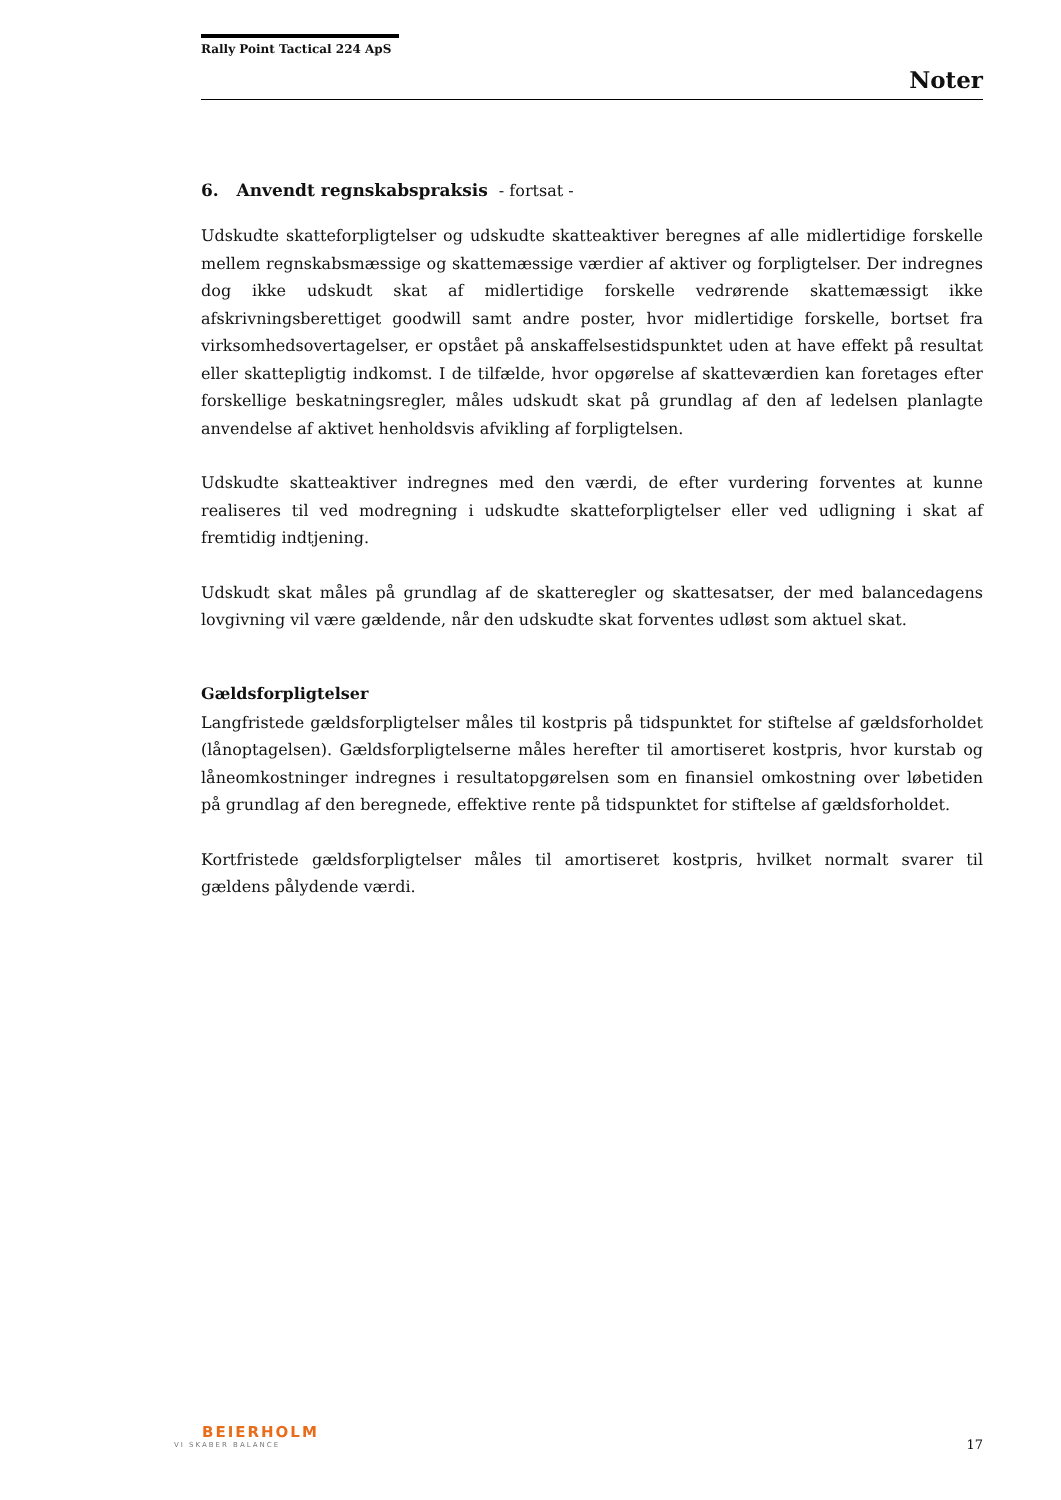Rally Point Tactical 224 ApS
Noter
6. Anvendt regnskabspraksis - fortsat -
Udskudte skatteforpligtelser og udskudte skatteaktiver beregnes af alle midlertidige forskelle mellem regnskabsmæssige og skattemæssige værdier af aktiver og forpligtelser. Der indregnes dog ikke udskudt skat af midlertidige forskelle vedrørende skattemæssigt ikke afskrivningsberettiget goodwill samt andre poster, hvor midlertidige forskelle, bortset fra virksomhedsovertagelser, er opstået på anskaffelsestidspunktet uden at have effekt på resultat eller skattepligtig indkomst. I de tilfælde, hvor opgørelse af skatteværdien kan foretages efter forskellige beskatningsregler, måles udskudt skat på grundlag af den af ledelsen planlagte anvendelse af aktivet henholdsvis afvikling af forpligtelsen.
Udskudte skatteaktiver indregnes med den værdi, de efter vurdering forventes at kunne realiseres til ved modregning i udskudte skatteforpligtelser eller ved udligning i skat af fremtidig indtjening.
Udskudt skat måles på grundlag af de skatteregler og skattesatser, der med balancedagens lovgivning vil være gældende, når den udskudte skat forventes udløst som aktuel skat.
Gældsforpligtelser
Langfristede gældsforpligtelser måles til kostpris på tidspunktet for stiftelse af gældsforholdet (lånoptagelsen). Gældsforpligtelserne måles herefter til amortiseret kostpris, hvor kurstab og låneomkostninger indregnes i resultatopgørelsen som en finansiel omkostning over løbetiden på grundlag af den beregnede, effektive rente på tidspunktet for stiftelse af gældsforholdet.
Kortfristede gældsforpligtelser måles til amortiseret kostpris, hvilket normalt svarer til gældens pålydende værdi.
BEIERHOLM
VI SKABER BALANCE
17